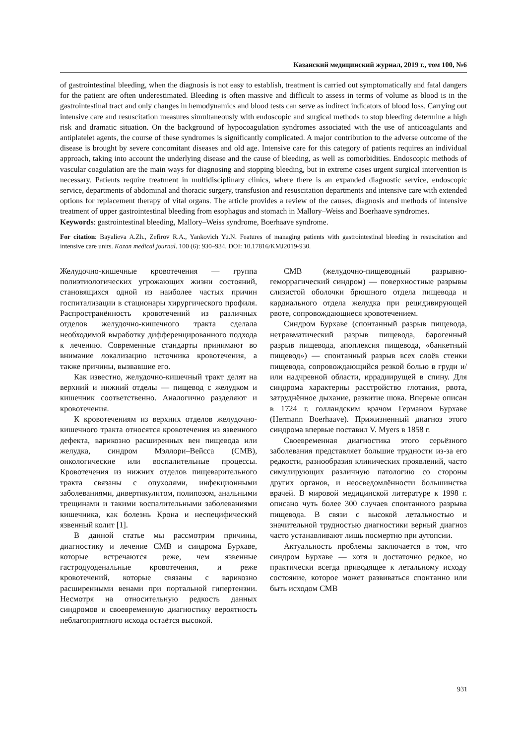Казанский медицинский журнал, 2019 г., том 100, №6
of gastrointestinal bleeding, when the diagnosis is not easy to establish, treatment is carried out symptomatically and fatal dangers for the patient are often underestimated. Bleeding is often massive and difficult to assess in terms of volume as blood is in the gastrointestinal tract and only changes in hemodynamics and blood tests can serve as indirect indicators of blood loss. Carrying out intensive care and resuscitation measures simultaneously with endoscopic and surgical methods to stop bleeding determine a high risk and dramatic situation. On the background of hypocoagulation syndromes associated with the use of anticoagulants and antiplatelet agents, the course of these syndromes is significantly complicated. A major contribution to the adverse outcome of the disease is brought by severe concomitant diseases and old age. Intensive care for this category of patients requires an individual approach, taking into account the underlying disease and the cause of bleeding, as well as comorbidities. Endoscopic methods of vascular coagulation are the main ways for diagnosing and stopping bleeding, but in extreme cases urgent surgical intervention is necessary. Patients require treatment in multidisciplinary clinics, where there is an expanded diagnostic service, endoscopic service, departments of abdominal and thoracic surgery, transfusion and resuscitation departments and intensive care with extended options for replacement therapy of vital organs. The article provides a review of the causes, diagnosis and methods of intensive treatment of upper gastrointestinal bleeding from esophagus and stomach in Mallory–Weiss and Boerhaave syndromes.
Keywords: gastrointestinal bleeding, Mallory–Weiss syndrome, Boerhaave syndrome.
For citation: Bayalieva A.Zh., Zefirov R.A., Yankovich Yu.N. Features of managing patients with gastrointestinal bleeding in resuscitation and intensive care units. Kazan medical journal. 100 (6): 930–934. DOI: 10.17816/KMJ2019-930.
Желудочно-кишечные кровотечения — группа полиэтиологических угрожающих жизни состояний, становящихся одной из наиболее частых причин госпитализации в стационары хирургического профиля. Распространённость кровотечений из различных отделов желудочно-кишечного тракта сделала необходимой выработку дифференцированного подхода к лечению. Современные стандарты принимают во внимание локализацию источника кровотечения, а также причины, вызвавшие его.
Как известно, желудочно-кишечный тракт делят на верхний и нижний отделы — пищевод с желудком и кишечник соответственно. Аналогично разделяют и кровотечения.
К кровотечениям из верхних отделов желудочно-кишечного тракта относятся кровотечения из язвенного дефекта, варикозно расширенных вен пищевода или желудка, синдром Мэллори–Вейсса (СМВ), онкологические или воспалительные процессы. Кровотечения из нижних отделов пищеварительного тракта связаны с опухолями, инфекционными заболеваниями, дивертикулитом, полипозом, анальными трещинами и такими воспалительными заболеваниями кишечника, как болезнь Крона и неспецифический язвенный колит [1].
В данной статье мы рассмотрим причины, диагностику и лечение СМВ и синдрома Бурхаве, которые встречаются реже, чем язвенные гастродуоденальные кровотечения, и реже кровотечений, которые связаны с варикозно расширенными венами при портальной гипертензии. Несмотря на относительную редкость данных синдромов и своевременную диагностику вероятность неблагоприятного исхода остаётся высокой.
СМВ (желудочно-пищеводный разрывно-геморрагический синдром) — поверхностные разрывы слизистой оболочки брюшного отдела пищевода и кардиального отдела желудка при рецидивирующей рвоте, сопровождающиеся кровотечением.
Синдром Бурхаве (спонтанный разрыв пищевода, нетравматический разрыв пищевода, барогенный разрыв пищевода, апоплексия пищевода, «банкетный пищевод») — спонтанный разрыв всех слоёв стенки пищевода, сопровождающийся резкой болью в груди и/или надчревной области, иррадиирущей в спину. Для синдрома характерны расстройство глотания, рвота, затруднённое дыхание, развитие шока. Впервые описан в 1724 г. голландским врачом Германом Бурхаве (Hermann Boerhaave). Прижизненный диагноз этого синдрома впервые поставил V. Myers в 1858 г.
Своевременная диагностика этого серьёзного заболевания представляет большие трудности из-за его редкости, разнообразия клинических проявлений, часто симулирующих различную патологию со стороны других органов, и неосведомлённости большинства врачей. В мировой медицинской литературе к 1998 г. описано чуть более 300 случаев спонтанного разрыва пищевода. В связи с высокой летальностью и значительной трудностью диагностики верный диагноз часто устанавливают лишь посмертно при аутопсии.
Актуальность проблемы заключается в том, что синдром Бурхаве — хотя и достаточно редкое, но практически всегда приводящее к летальному исходу состояние, которое может развиваться спонтанно или быть исходом СМВ
931